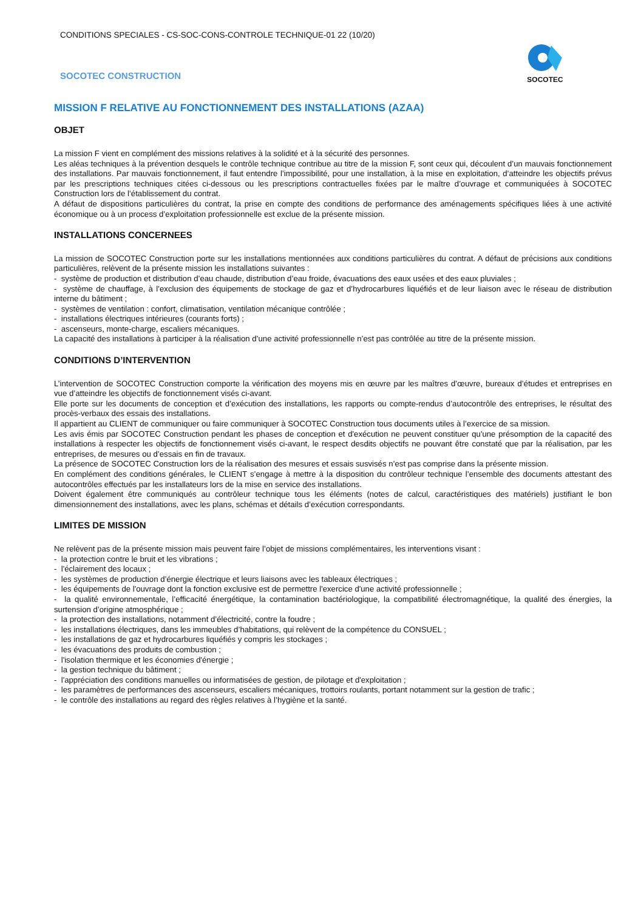CONDITIONS SPECIALES - CS-SOC-CONS-CONTROLE TECHNIQUE-01 22 (10/20)
SOCOTEC CONSTRUCTION
SOCOTEC
MISSION F RELATIVE AU FONCTIONNEMENT DES INSTALLATIONS (AZAA)
OBJET
La mission F vient en complément des missions relatives à la solidité et à la sécurité des personnes.
Les aléas techniques à la prévention desquels le contrôle technique contribue au titre de la mission F, sont ceux qui, découlent d’un mauvais fonctionnement des installations. Par mauvais fonctionnement, il faut entendre l’impossibilité, pour une installation, à la mise en exploitation, d’atteindre les objectifs prévus par les prescriptions techniques citées ci-dessous ou les prescriptions contractuelles fixées par le maître d’ouvrage et communiquées à SOCOTEC Construction lors de l’établissement du contrat.
A défaut de dispositions particulières du contrat, la prise en compte des conditions de performance des aménagements spécifiques liées à une activité économique ou à un process d’exploitation professionnelle est exclue de la présente mission.
INSTALLATIONS CONCERNEES
La mission de SOCOTEC Construction porte sur les installations mentionnées aux conditions particulières du contrat. A défaut de précisions aux conditions particulières, relèvent de la présente mission les installations suivantes :
- système de production et distribution d’eau chaude, distribution d’eau froide, évacuations des eaux usées et des eaux pluviales ;
- système de chauffage, à l’exclusion des équipements de stockage de gaz et d’hydrocarbures liquéfiés et de leur liaison avec le réseau de distribution interne du bâtiment ;
- systèmes de ventilation : confort, climatisation, ventilation mécanique contrôlée ;
- installations électriques intérieures (courants forts) ;
- ascenseurs, monte-charge, escaliers mécaniques.
La capacité des installations à participer à la réalisation d’une activité professionnelle n’est pas contrôlée au titre de la présente mission.
CONDITIONS D’INTERVENTION
L’intervention de SOCOTEC Construction comporte la vérification des moyens mis en œuvre par les maîtres d’œuvre, bureaux d’études et entreprises en vue d’atteindre les objectifs de fonctionnement visés ci-avant.
Elle porte sur les documents de conception et d’exécution des installations, les rapports ou compte-rendus d’autocontrôle des entreprises, le résultat des procès-verbaux des essais des installations.
Il appartient au CLIENT de communiquer ou faire communiquer à SOCOTEC Construction tous documents utiles à l’exercice de sa mission.
Les avis émis par SOCOTEC Construction pendant les phases de conception et d'exécution ne peuvent constituer qu'une présomption de la capacité des installations à respecter les objectifs de fonctionnement visés ci-avant, le respect desdits objectifs ne pouvant être constaté que par la réalisation, par les entreprises, de mesures ou d’essais en fin de travaux.
La présence de SOCOTEC Construction lors de la réalisation des mesures et essais susvisés n’est pas comprise dans la présente mission.
En complément des conditions générales, le CLIENT s’engage à mettre à la disposition du contrôleur technique l’ensemble des documents attestant des autocontrôles effectués par les installateurs lors de la mise en service des installations.
Doivent également être communiqués au contrôleur technique tous les éléments (notes de calcul, caractéristiques des matériels) justifiant le bon dimensionnement des installations, avec les plans, schémas et détails d’exécution correspondants.
LIMITES DE MISSION
Ne relèvent pas de la présente mission mais peuvent faire l’objet de missions complémentaires, les interventions visant :
- la protection contre le bruit et les vibrations ;
- l'éclairement des locaux ;
- les systèmes de production d’énergie électrique et leurs liaisons avec les tableaux électriques ;
- les équipements de l'ouvrage dont la fonction exclusive est de permettre l'exercice d'une activité professionnelle ;
- la qualité environnementale, l’efficacité énergétique, la contamination bactériologique, la compatibilité électromagnétique, la qualité des énergies, la surtension d’origine atmosphérique ;
- la protection des installations, notamment d’électricité, contre la foudre ;
- les installations électriques, dans les immeubles d’habitations, qui relèvent de la compétence du CONSUEL ;
- les installations de gaz et hydrocarbures liquéfiés y compris les stockages ;
- les évacuations des produits de combustion ;
- l'isolation thermique et les économies d'énergie ;
- la gestion technique du bâtiment ;
- l'appréciation des conditions manuelles ou informatisées de gestion, de pilotage et d'exploitation ;
- les paramètres de performances des ascenseurs, escaliers mécaniques, trottoirs roulants, portant notamment sur la gestion de trafic ;
- le contrôle des installations au regard des règles relatives à l’hygiène et la santé.